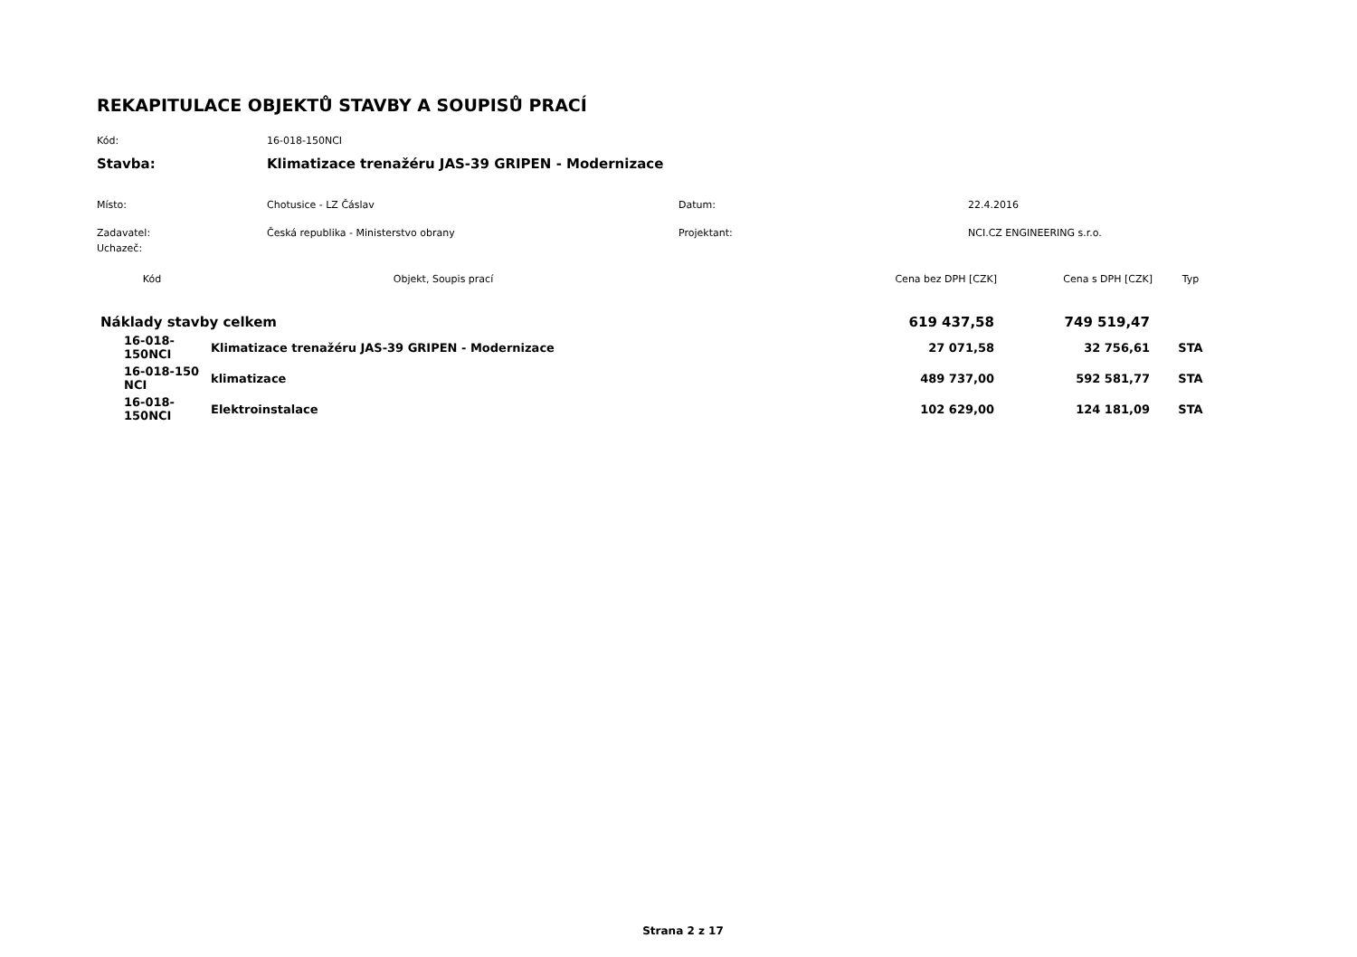REKAPITULACE OBJEKTŮ STAVBY A SOUPISŮ PRACÍ
Kód: 16-018-150NCI
Stavba: Klimatizace trenažéru JAS-39 GRIPEN - Modernizace
Místo: Chotusice - LZ Čáslav Datum: 22.4.2016
Zadavatel: Česká republika - Ministerstvo obrany Projektant: NCI.CZ ENGINEERING s.r.o.
Uchazeč:
| Kód | Objekt, Soupis prací | | Cena bez DPH [CZK] | Cena s DPH [CZK] | Typ |
| --- | --- | --- | --- | --- | --- |
| Náklady stavby celkem | | | 619 437,58 | 749 519,47 | |
| 16-018- 150NCI | Klimatizace trenažéru JAS-39 GRIPEN - Modernizace | | 27 071,58 | 32 756,61 | STA |
| 16-018-150 NCI | klimatizace | | 489 737,00 | 592 581,77 | STA |
| 16-018- 150NCI | Elektroinstalace | | 102 629,00 | 124 181,09 | STA |
Strana 2 z 17